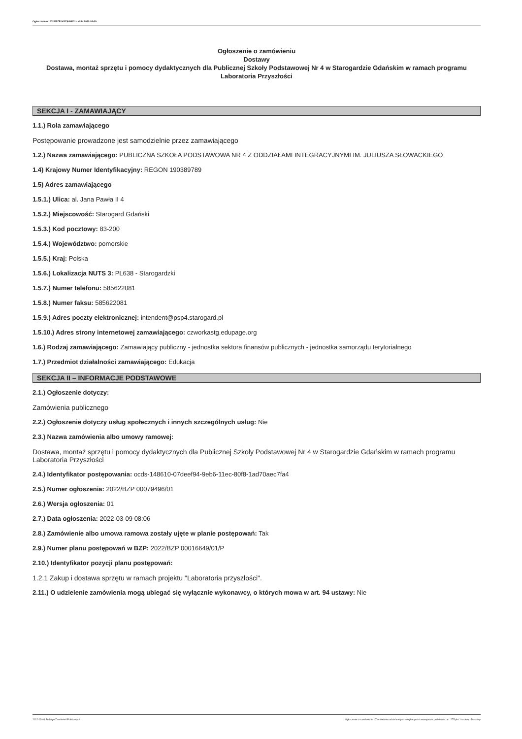Ogłoszenie nr 2022/BZP 00079496/01 z dnia 2022-03-09
Ogłoszenie o zamówieniu
Dostawy
Dostawa, montaż sprzętu i pomocy dydaktycznych dla Publicznej Szkoły Podstawowej Nr 4 w Starogardzie Gdańskim w ramach programu Laboratoria Przyszłości
SEKCJA I - ZAMAWIAJĄCY
1.1.) Rola zamawiającego
Postępowanie prowadzone jest samodzielnie przez zamawiającego
1.2.) Nazwa zamawiającego: PUBLICZNA SZKOŁA PODSTAWOWA NR 4 Z ODDZIAŁAMI INTEGRACYJNYMI IM. JULIUSZA SŁOWACKIEGO
1.4) Krajowy Numer Identyfikacyjny: REGON 190389789
1.5) Adres zamawiającego
1.5.1.) Ulica: al. Jana Pawła II 4
1.5.2.) Miejscowość: Starogard Gdański
1.5.3.) Kod pocztowy: 83-200
1.5.4.) Województwo: pomorskie
1.5.5.) Kraj: Polska
1.5.6.) Lokalizacja NUTS 3: PL638 - Starogardzki
1.5.7.) Numer telefonu: 585622081
1.5.8.) Numer faksu: 585622081
1.5.9.) Adres poczty elektronicznej: intendent@psp4.starogard.pl
1.5.10.) Adres strony internetowej zamawiającego: czworkastg.edupage.org
1.6.) Rodzaj zamawiającego: Zamawiający publiczny - jednostka sektora finansów publicznych - jednostka samorządu terytorialnego
1.7.) Przedmiot działalności zamawiającego: Edukacja
SEKCJA II – INFORMACJE PODSTAWOWE
2.1.) Ogłoszenie dotyczy:
Zamówienia publicznego
2.2.) Ogłoszenie dotyczy usług społecznych i innych szczególnych usług: Nie
2.3.) Nazwa zamówienia albo umowy ramowej:
Dostawa, montaż sprzętu i pomocy dydaktycznych dla Publicznej Szkoły Podstawowej Nr 4 w Starogardzie Gdańskim w ramach programu Laboratoria Przyszłości
2.4.) Identyfikator postępowania: ocds-148610-07deef94-9eb6-11ec-80f8-1ad70aec7fa4
2.5.) Numer ogłoszenia: 2022/BZP 00079496/01
2.6.) Wersja ogłoszenia: 01
2.7.) Data ogłoszenia: 2022-03-09 08:06
2.8.) Zamówienie albo umowa ramowa zostały ujęte w planie postępowań: Tak
2.9.) Numer planu postępowań w BZP: 2022/BZP 00016649/01/P
2.10.) Identyfikator pozycji planu postępowań:
1.2.1 Zakup i dostawa sprzętu w ramach projektu "Laboratoria przyszłości".
2.11.) O udzielenie zamówienia mogą ubiegać się wyłącznie wykonawcy, o których mowa w art. 94 ustawy: Nie
2022-03-09 Biuletyn Zamówień Publicznych Ogłoszenie o zamówieniu - Zamówienie udzielane jest w trybie podstawowym na podstawie: art. 275 pkt 1 ustawy - Dostawy